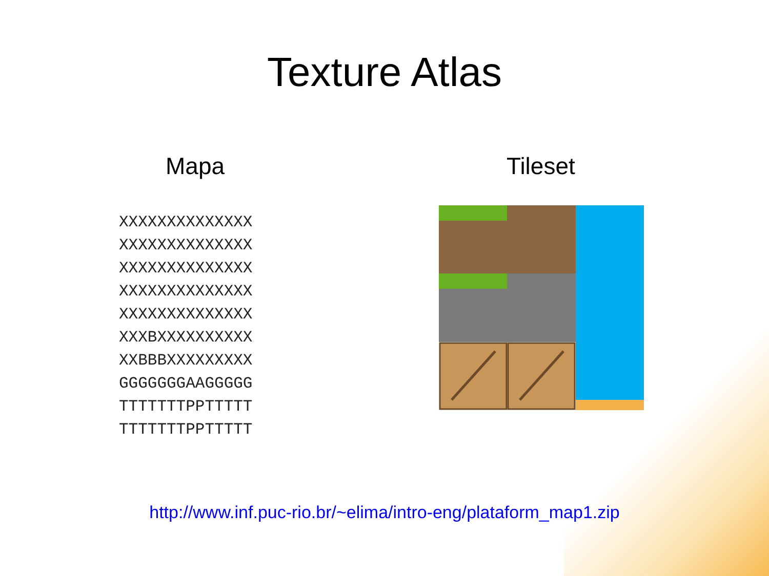Texture Atlas
Mapa
XXXXXXXXXXXXXX
XXXXXXXXXXXXXX
XXXXXXXXXXXXXX
XXXXXXXXXXXXXX
XXXXXXXXXXXXXX
XXXBXXXXXXXXXX
XXBBBXXXXXXXXX
GGGGGGGAAGGGGG
TTTTTTTPPTTTTT
TTTTTTTPPTTTTT
Tileset
http://www.inf.puc-rio.br/~elima/intro-eng/plataform_map1.zip